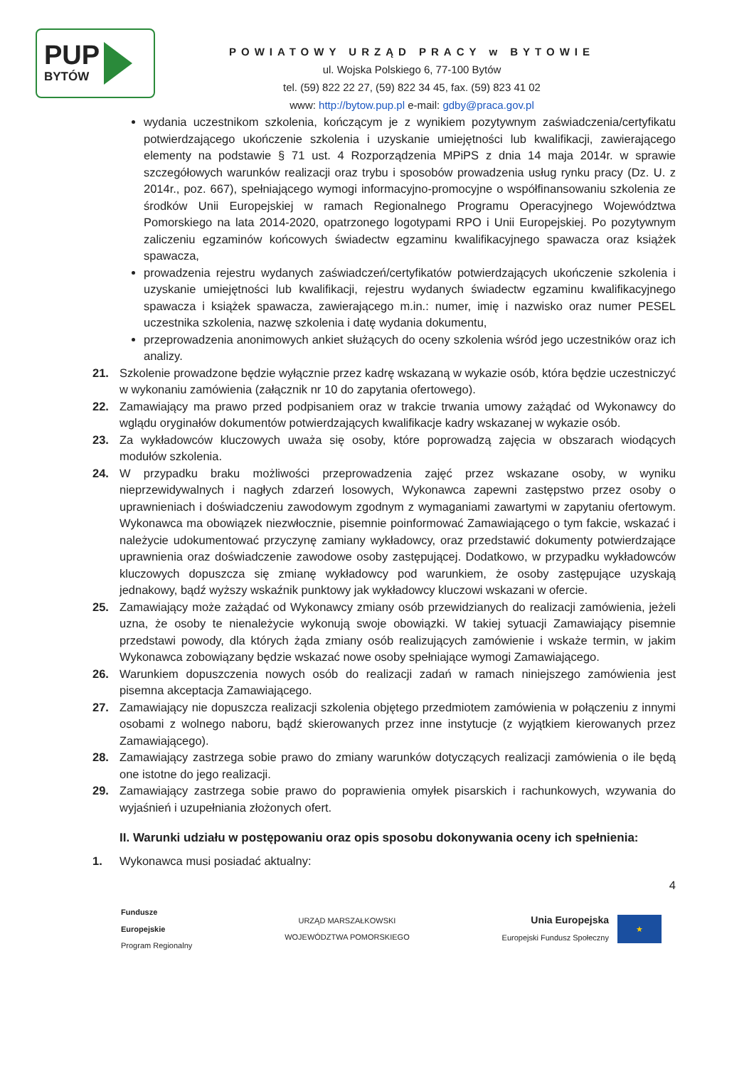PUP
BYTÓW
POWIATOWY URZĄD PRACY w BYTOWIE
ul. Wojska Polskiego 6, 77-100 Bytów
tel. (59) 822 22 27, (59) 822 34 45, fax. (59) 823 41 02
www: http://bytow.pup.pl e-mail: gdby@praca.gov.pl
wydania uczestnikom szkolenia, kończącym je z wynikiem pozytywnym zaświadczenia/certyfikatu potwierdzającego ukończenie szkolenia i uzyskanie umiejętności lub kwalifikacji, zawierającego elementy na podstawie § 71 ust. 4 Rozporządzenia MPiPS z dnia 14 maja 2014r. w sprawie szczegółowych warunków realizacji oraz trybu i sposobów prowadzenia usług rynku pracy (Dz. U. z 2014r., poz. 667), spełniającego wymogi informacyjno-promocyjne o współfinansowaniu szkolenia ze środków Unii Europejskiej w ramach Regionalnego Programu Operacyjnego Województwa Pomorskiego na lata 2014-2020, opatrzonego logotypami RPO i Unii Europejskiej. Po pozytywnym zaliczeniu egzaminów końcowych świadectw egzaminu kwalifikacyjnego spawacza oraz książek spawacza,
prowadzenia rejestru wydanych zaświadczeń/certyfikatów potwierdzających ukończenie szkolenia i uzyskanie umiejętności lub kwalifikacji, rejestru wydanych świadectw egzaminu kwalifikacyjnego spawacza i książek spawacza, zawierającego m.in.: numer, imię i nazwisko oraz numer PESEL uczestnika szkolenia, nazwę szkolenia i datę wydania dokumentu,
przeprowadzenia anonimowych ankiet służących do oceny szkolenia wśród jego uczestników oraz ich analizy.
21. Szkolenie prowadzone będzie wyłącznie przez kadrę wskazaną w wykazie osób, która będzie uczestniczyć w wykonaniu zamówienia (załącznik nr 10 do zapytania ofertowego).
22. Zamawiający ma prawo przed podpisaniem oraz w trakcie trwania umowy zażądać od Wykonawcy do wglądu oryginałów dokumentów potwierdzających kwalifikacje kadry wskazanej w wykazie osób.
23. Za wykładowców kluczowych uważa się osoby, które poprowadzą zajęcia w obszarach wiodących modułów szkolenia.
24. W przypadku braku możliwości przeprowadzenia zajęć przez wskazane osoby, w wyniku nieprzewidywalnych i nagłych zdarzeń losowych, Wykonawca zapewni zastępstwo przez osoby o uprawnieniach i doświadczeniu zawodowym zgodnym z wymaganiami zawartymi w zapytaniu ofertowym. Wykonawca ma obowiązek niezwłocznie, pisemnie poinformować Zamawiającego o tym fakcie, wskazać i należycie udokumentować przyczynę zamiany wykładowcy, oraz przedstawić dokumenty potwierdzające uprawnienia oraz doświadczenie zawodowe osoby zastępującej. Dodatkowo, w przypadku wykładowców kluczowych dopuszcza się zmianę wykładowcy pod warunkiem, że osoby zastępujące uzyskają jednakowy, bądź wyższy wskaźnik punktowy jak wykładowcy kluczowi wskazani w ofercie.
25. Zamawiający może zażądać od Wykonawcy zmiany osób przewidzianych do realizacji zamówienia, jeżeli uzna, że osoby te nienależycie wykonują swoje obowiązki. W takiej sytuacji Zamawiający pisemnie przedstawi powody, dla których żąda zmiany osób realizujących zamówienie i wskaże termin, w jakim Wykonawca zobowiązany będzie wskazać nowe osoby spełniające wymogi Zamawiającego.
26. Warunkiem dopuszczenia nowych osób do realizacji zadań w ramach niniejszego zamówienia jest pisemna akceptacja Zamawiającego.
27. Zamawiający nie dopuszcza realizacji szkolenia objętego przedmiotem zamówienia w połączeniu z innymi osobami z wolnego naboru, bądź skierowanych przez inne instytucje (z wyjątkiem kierowanych przez Zamawiającego).
28. Zamawiający zastrzega sobie prawo do zmiany warunków dotyczących realizacji zamówienia o ile będą one istotne do jego realizacji.
29. Zamawiający zastrzega sobie prawo do poprawienia omyłek pisarskich i rachunkowych, wzywania do wyjaśnień i uzupełniania złożonych ofert.
II. Warunki udziału w postępowaniu oraz opis sposobu dokonywania oceny ich spełnienia:
1. Wykonawca musi posiadać aktualny:
4
Fundusze
Europejskie
Program Regionalny
URZĄD MARSZAŁKOWSKI
WOJEWÓDZTWA POMORSKIEGO
Unia Europejska
Europejski Fundusz Społeczny
★